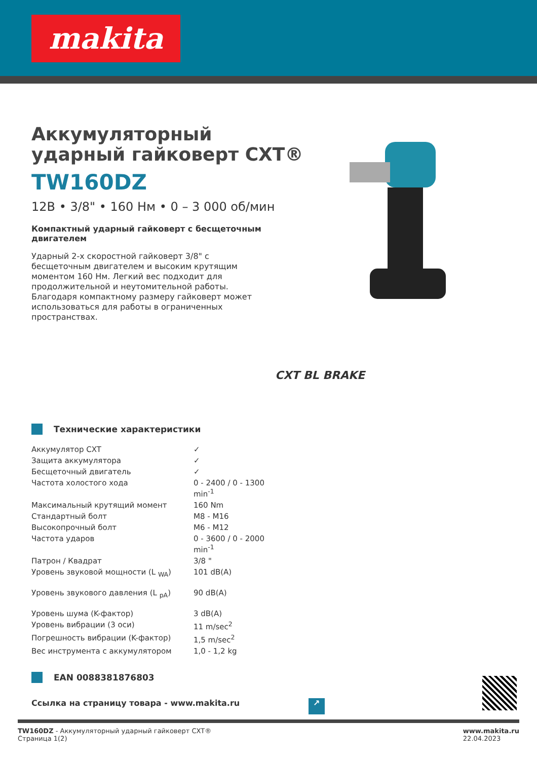makita
CXT BL BRAKE
Аккумуляторный
ударный гайковерт CXT®
TW160DZ
12В • 3/8" • 160 Нм • 0 – 3 000 об/мин
Компактный ударный гайковерт с бесщеточным двигателем
Ударный 2-х скоростной гайковерт 3/8" с бесщеточным двигателем и высоким крутящим моментом 160 Нм. Легкий вес подходит для продолжительной и неутомительной работы. Благодаря компактному размеру гайковерт может использоваться для работы в ограниченных пространствах.
Технические характеристики
| Аккумулятор CXT | ✓ |
| Защита аккумулятора | ✓ |
| Бесщеточный двигатель | ✓ |
| Частота холостого хода | 0 - 2400 / 0 - 1300 min<sup>-1</sup> |
| Максимальный крутящий момент | 160 Nm |
| Стандартный болт | M8 - M16 |
| Высокопрочный болт | M6 - M12 |
| Частота ударов | 0 - 3600 / 0 - 2000 min<sup>-1</sup> |
| Патрон / Квадрат | 3/8 " |
| Уровень звуковой мощности (L <sub>WA</sub>) | 101 dB(A) |
| Уровень звукового давления (L <sub>pA</sub>) | 90 dB(A) |
| Уровень шума (K-фактор) | 3 dB(A) |
| Уровень вибрации (3 оси) | 11 m/sec<sup>2</sup> |
| Погрешность вибрации (K-фактор) | 1,5 m/sec<sup>2</sup> |
| Вес инструмента с аккумулятором | 1,0 - 1,2 kg |
EAN 0088381876803
Ссылка на страницу товара - www.makita.ru ↗
TW160DZ - Аккумуляторный ударный гайковерт CXT®
Страница 1(2)
www.makita.ru
22.04.2023